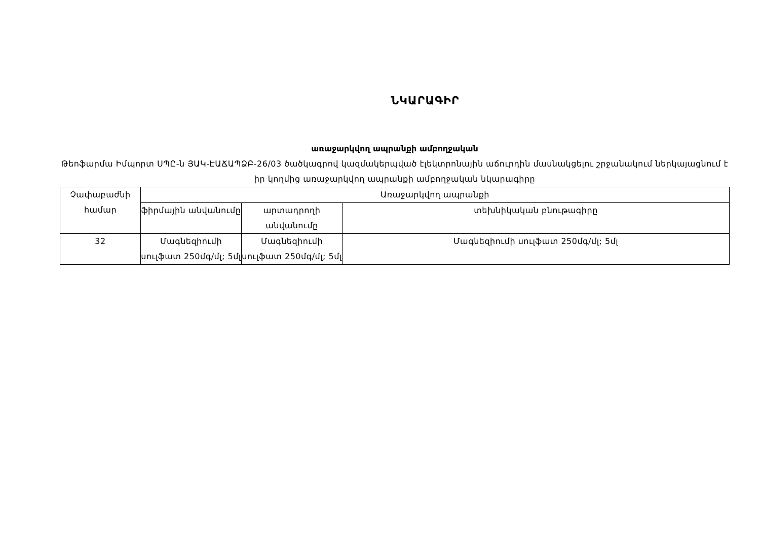ՆԿԱՐԱԳԻՐ
առաջարկվող ապրանքի ամբողջական
Թեոֆարմա Իմպորտ ՍՊԸ-ն ՅԱԿ-ԷԱՃԱՊՁԲ-26/03 ծածկագրով կազմակերպված էլեկտրոնային աճուրդին մասնակցելու շրջանակում ներկայացնում է իր կողմից առաջարկվող ապրանքի ամբողջական նկարագիրը
| Չափաբաժնի համար | Առաջարկվող ապրանքի | | |
| --- | --- | --- | --- |
| | ֆիրմային անվանումը | արտադրողի անվանումը | տեխնիկական բնութագիրը |
| 32 | Մագնեզիումի սուլֆատ 250մգ/մլ; 5մլ | Մագնեզիումի սուլֆատ 250մգ/մլ; 5մլ | Մագնեզիումի սուլֆատ 250մգ/մլ; 5մլ |